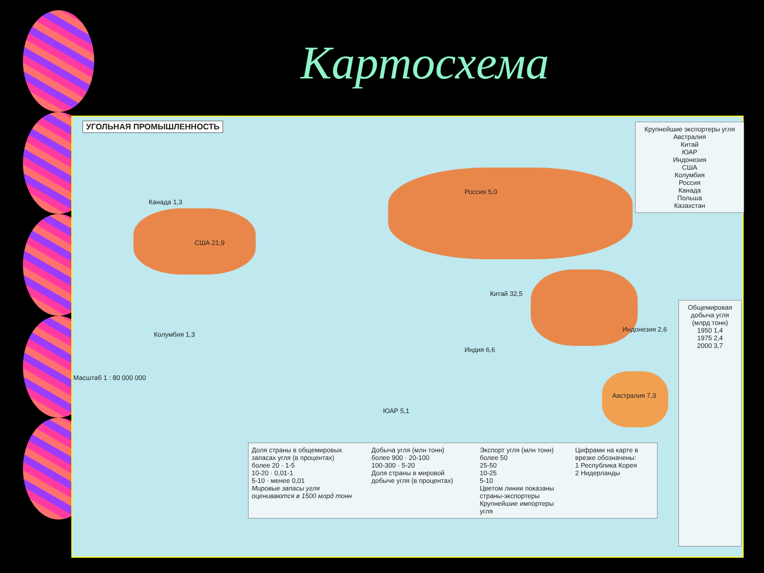Картосхема
УГОЛЬНАЯ ПРОМЫШЛЕННОСТЬ
США 21,9
Канада 1,3
Россия 5,0
Китай 32,5
Австралия 7,3
ЮАР 5,1
Индия 6,6
Индонезия 2,6
Колумбия 1,3
Масштаб 1 : 80 000 000
Крупнейшие экспортеры угля
Австралия
Китай
ЮАР
Индонезия
США
Колумбия
Россия
Канада
Польша
Казахстан
Общемировая добыча угля (млрд тонн)
1950 1,4
1975 2,4
2000 3,7
Доля страны в общемировых запасах угля (в процентах)
более 20 · 1-5
10-20 · 0,01-1
5-10 · менее 0,01
Мировые запасы угля оцениваются в 1500 млрд тонн
Добыча угля (млн тонн)
более 900 · 20-100
100-300 · 5-20
Доля страны в мировой добыче угля (в процентах)
Экспорт угля (млн тонн)
более 50
25-50
10-25
5-10
Цветом линии показаны страны-экспортеры
Крупнейшие импортеры угля
Цифрами на карте в врезке обозначены:
1 Республика Корея
2 Нидерланды